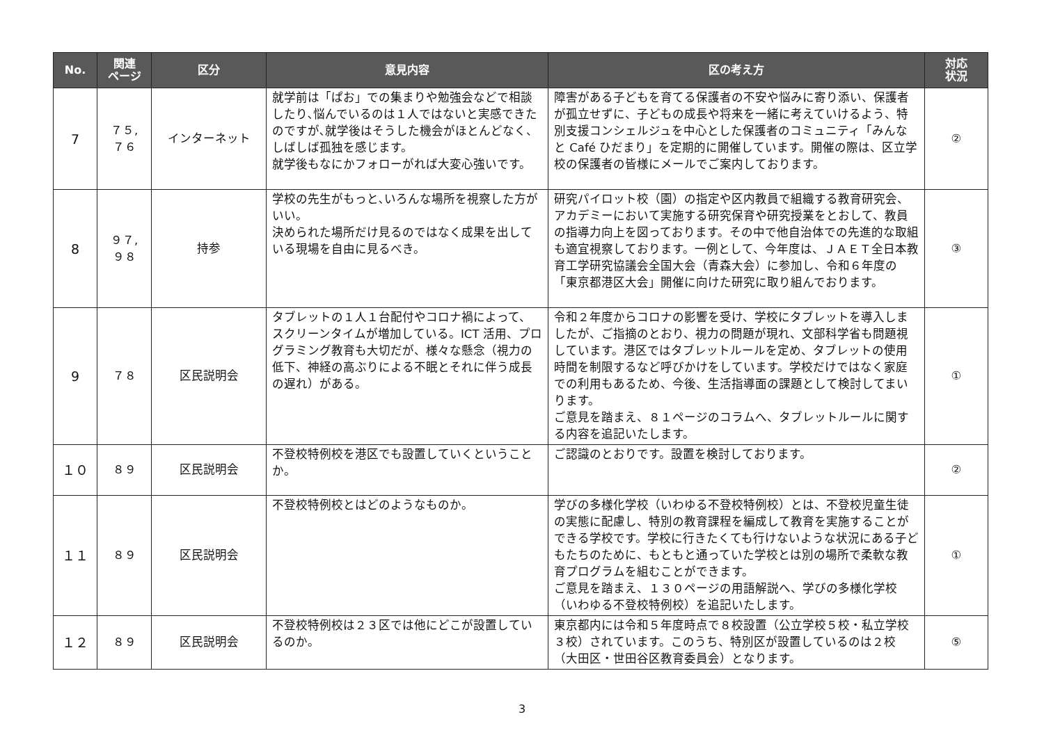| No. | 関連 ページ | 区分 | 意見内容 | 区の考え方 | 対応 状況 |
| --- | --- | --- | --- | --- | --- |
| 7 | ７５, ７６ | インターネット | 就学前は「ぱお」での集まりや勉強会などで相談したり､悩んでいるのは１人ではないと実感できたのですが､就学後はそうした機会がほとんどなく、しばしば孤独を感じます。 就学後もなにかフォローがれば大変心強いです。 | 障害がある子どもを育てる保護者の不安や悩みに寄り添い、保護者が孤立せずに、子どもの成長や将来を一緒に考えていけるよう、特別支援コンシェルジュを中心とした保護者のコミュニティ「みんなと Café ひだまり」を定期的に開催しています。開催の際は、区立学校の保護者の皆様にメールでご案内しております。 | ② |
| 8 | ９７, ９８ | 持参 | 学校の先生がもっと､いろんな場所を視察した方がいい。 決められた場所だけ見るのではなく成果を出している現場を自由に見るべき。 | 研究パイロット校（園）の指定や区内教員で組織する教育研究会、アカデミーにおいて実施する研究保育や研究授業をとおして、教員の指導力向上を図っております。その中で他自治体での先進的な取組も適宜視察しております。一例として、今年度は、ＪＡＥＴ全日本教育工学研究協議会全国大会（青森大会）に参加し、令和６年度の「東京都港区大会」開催に向けた研究に取り組んでおります。 | ③ |
| 9 | ７８ | 区民説明会 | タブレットの１人１台配付やコロナ禍によって、スクリーンタイムが増加している。ICT 活用、プログラミング教育も大切だが、様々な懸念（視力の低下、神経の高ぶりによる不眠とそれに伴う成長の遅れ）がある。 | 令和２年度からコロナの影響を受け、学校にタブレットを導入しましたが、ご指摘のとおり、視力の問題が現れ、文部科学省も問題視しています。港区ではタブレットルールを定め、タブレットの使用時間を制限するなど呼びかけをしています。学校だけではなく家庭での利用もあるため、今後、生活指導面の課題として検討してまいります。 ご意見を踏まえ、８１ページのコラムへ、タブレットルールに関する内容を追記いたします。 | ① |
| １０ | ８９ | 区民説明会 | 不登校特例校を港区でも設置していくということか。 | ご認識のとおりです。設置を検討しております。 | ② |
| １１ | ８９ | 区民説明会 | 不登校特例校とはどのようなものか。 | 学びの多様化学校（いわゆる不登校特例校）とは、不登校児童生徒の実態に配慮し、特別の教育課程を編成して教育を実施することができる学校です。学校に行きたくても行けないような状況にある子どもたちのために、もともと通っていた学校とは別の場所で柔軟な教育プログラムを組むことができます。 ご意見を踏まえ、１３０ページの用語解説へ、学びの多様化学校（いわゆる不登校特例校）を追記いたします。 | ① |
| １２ | ８９ | 区民説明会 | 不登校特例校は２３区では他にどこが設置しているのか。 | 東京都内には令和５年度時点で８校設置（公立学校５校・私立学校３校）されています。このうち、特別区が設置しているのは２校（大田区・世田谷区教育委員会）となります。 | ⑤ |
3